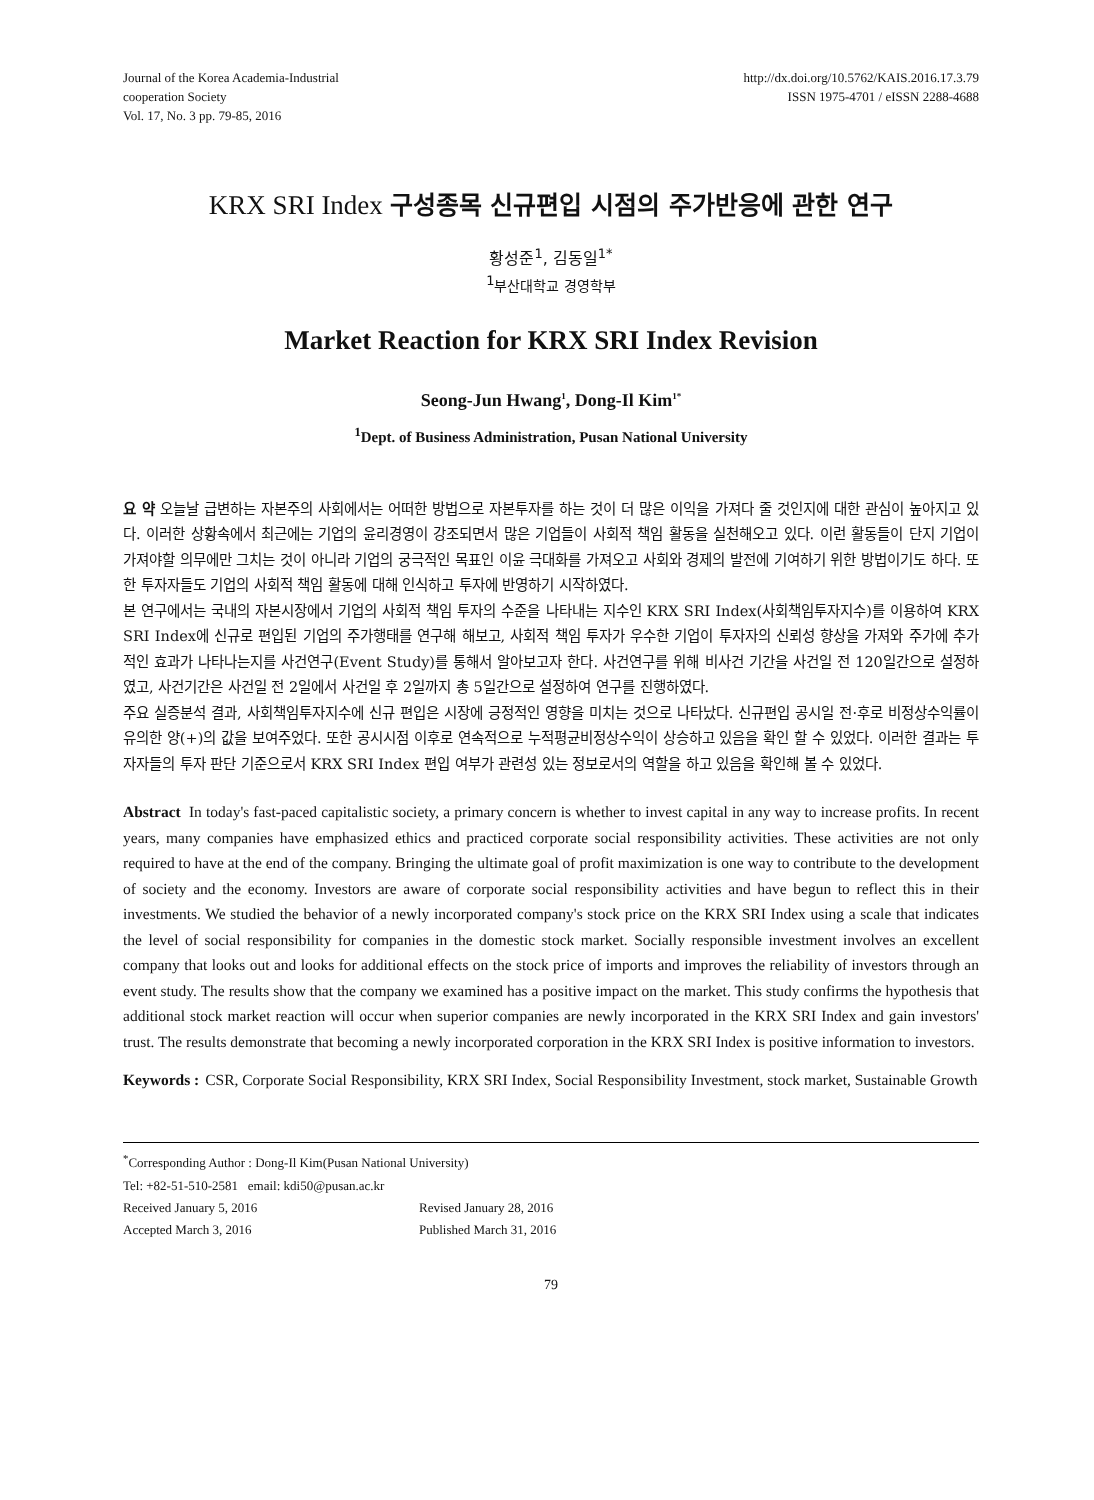Journal of the Korea Academia-Industrial
cooperation Society
Vol. 17, No. 3 pp. 79-85, 2016
http://dx.doi.org/10.5762/KAIS.2016.17.3.79
ISSN 1975-4701 / eISSN 2288-4688
KRX SRI Index 구성종목 신규편입 시점의 주가반응에 관한 연구
황성준<sup>1</sup>, 김동일<sup>1*</sup>
<sup>1</sup> 부산대학교 경영학부
Market Reaction for KRX SRI Index Revision
Seong-Jun Hwang<sup>1</sup>, Dong-Il Kim<sup>1*</sup>
<sup>1</sup> Dept. of Business Administration, Pusan National University
요 약 오늘날 급변하는 자본주의 사회에서는 어떠한 방법으로 자본투자를 하는 것이 더 많은 이익을 가져다 줄 것인지에 대한 관심이 높아지고 있다. 이러한 상황속에서 최근에는 기업의 윤리경영이 강조되면서 많은 기업들이 사회적 책임 활동을 실천해오고 있다. 이런 활동들이 단지 기업이 가져야할 의무에만 그치는 것이 아니라 기업의 궁극적인 목표인 이윤 극대화를 가져오고 사회와 경제의 발전에 기여하기 위한 방법이기도 하다. 또한 투자자들도 기업의 사회적 책임 활동에 대해 인식하고 투자에 반영하기 시작하였다.
본 연구에서는 국내의 자본시장에서 기업의 사회적 책임 투자의 수준을 나타내는 지수인 KRX SRI Index(사회책임투자지수)를 이용하여 KRX SRI Index에 신규로 편입된 기업의 주가행태를 연구해 해보고, 사회적 책임 투자가 우수한 기업이 투자자의 신뢰성 향상을 가져와 주가에 추가적인 효과가 나타나는지를 사건연구(Event Study)를 통해서 알아보고자 한다. 사건연구를 위해 비사건 기간을 사건일 전 120일간으로 설정하였고, 사건기간은 사건일 전 2일에서 사건일 후 2일까지 총 5일간으로 설정하여 연구를 진행하였다.
주요 실증분석 결과, 사회책임투자지수에 신규 편입은 시장에 긍정적인 영향을 미치는 것으로 나타났다. 신규편입 공시일 전·후로 비정상수익률이 유의한 양(+)의 값을 보여주었다. 또한 공시시점 이후로 연속적으로 누적평균비정상수익이 상승하고 있음을 확인 할 수 있었다. 이러한 결과는 투자자들의 투자 판단 기준으로서 KRX SRI Index 편입 여부가 관련성 있는 정보로서의 역할을 하고 있음을 확인해 볼 수 있었다.
Abstract In today's fast-paced capitalistic society, a primary concern is whether to invest capital in any way to increase profits. In recent years, many companies have emphasized ethics and practiced corporate social responsibility activities. These activities are not only required to have at the end of the company. Bringing the ultimate goal of profit maximization is one way to contribute to the development of society and the economy. Investors are aware of corporate social responsibility activities and have begun to reflect this in their investments. We studied the behavior of a newly incorporated company's stock price on the KRX SRI Index using a scale that indicates the level of social responsibility for companies in the domestic stock market. Socially responsible investment involves an excellent company that looks out and looks for additional effects on the stock price of imports and improves the reliability of investors through an event study. The results show that the company we examined has a positive impact on the market. This study confirms the hypothesis that additional stock market reaction will occur when superior companies are newly incorporated in the KRX SRI Index and gain investors' trust. The results demonstrate that becoming a newly incorporated corporation in the KRX SRI Index is positive information to investors.
Keywords : CSR, Corporate Social Responsibility, KRX SRI Index, Social Responsibility Investment, stock market, Sustainable Growth
<sup>*</sup> Corresponding Author : Dong-Il Kim(Pusan National University)
Tel: +82-51-510-2581 email: kdi50@pusan.ac.kr
Received January 5, 2016 Revised January 28, 2016
Accepted March 3, 2016 Published March 31, 2016
79